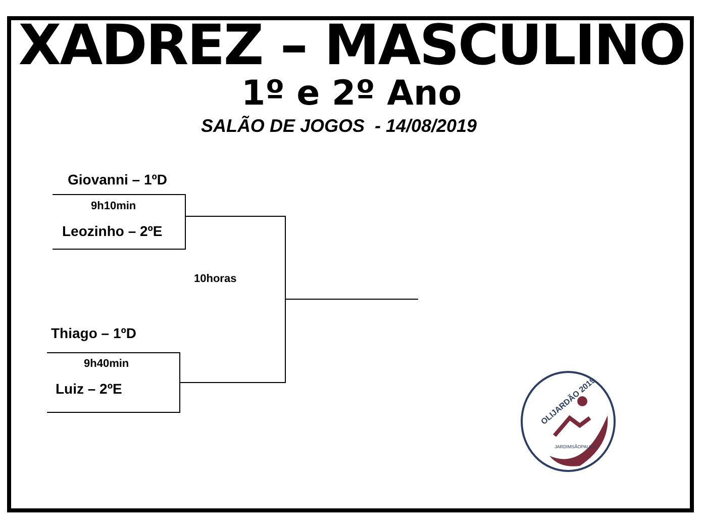XADREZ – MASCULINO
1º e 2º Ano
SALÃO DE JOGOS - 14/08/2019
Giovanni – 1ºD
9h10min
Leozinho – 2ºE
10horas
Thiago – 1ºD
9h40min
Luiz – 2ºE
OLIJARDÃO 2019
JARDIMSÃOPAULO